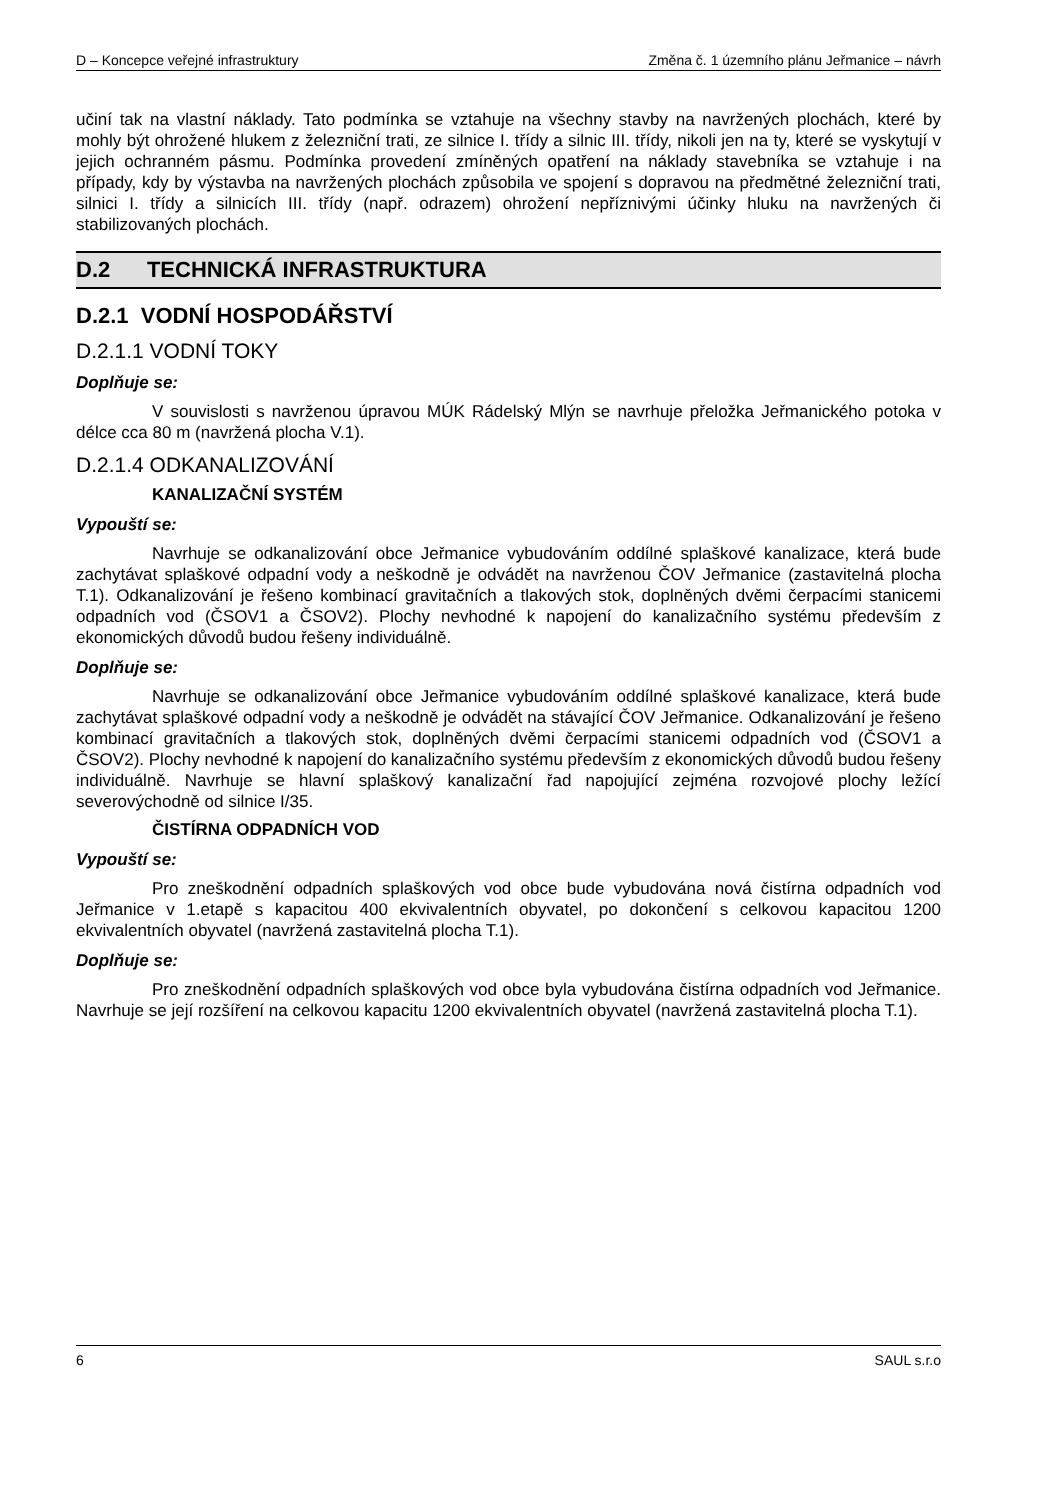D – Koncepce veřejné infrastruktury Změna č. 1 územního plánu Jeřmanice – návrh
učiní tak na vlastní náklady. Tato podmínka se vztahuje na všechny stavby na navržených plochách, které by mohly být ohrožené hlukem z železniční trati, ze silnice I. třídy a silnic III. třídy, nikoli jen na ty, které se vyskytují v jejich ochranném pásmu. Podmínka provedení zmíněných opatření na náklady stavebníka se vztahuje i na případy, kdy by výstavba na navržených plochách způsobila ve spojení s dopravou na předmětné železniční trati, silnici I. třídy a silnicích III. třídy (např. odrazem) ohrožení nepříznivými účinky hluku na navržených či stabilizovaných plochách.
D.2 TECHNICKÁ INFRASTRUKTURA
D.2.1 VODNÍ HOSPODÁŘSTVÍ
D.2.1.1 VODNÍ TOKY
Doplňuje se:
V souvislosti s navrženou úpravou MÚK Rádelský Mlýn se navrhuje přeložka Jeřmanického potoka v délce cca 80 m (navržená plocha V.1).
D.2.1.4 ODKANALIZOVÁNÍ
KANALIZAČNÍ SYSTÉM
Vypouští se:
Navrhuje se odkanalizování obce Jeřmanice vybudováním oddílné splaškové kanalizace, která bude zachytávat splaškové odpadní vody a neškodně je odvádět na navrženou ČOV Jeřmanice (zastavitelná plocha T.1). Odkanalizování je řešeno kombinací gravitačních a tlakových stok, doplněných dvěmi čerpacími stanicemi odpadních vod (ČSOV1 a ČSOV2). Plochy nevhodné k napojení do kanalizačního systému především z ekonomických důvodů budou řešeny individuálně.
Doplňuje se:
Navrhuje se odkanalizování obce Jeřmanice vybudováním oddílné splaškové kanalizace, která bude zachytávat splaškové odpadní vody a neškodně je odvádět na stávající ČOV Jeřmanice. Odkanalizování je řešeno kombinací gravitačních a tlakových stok, doplněných dvěmi čerpacími stanicemi odpadních vod (ČSOV1 a ČSOV2). Plochy nevhodné k napojení do kanalizačního systému především z ekonomických důvodů budou řešeny individuálně. Navrhuje se hlavní splaškový kanalizační řad napojující zejména rozvojové plochy ležící severovýchodně od silnice I/35.
ČISTÍRNA ODPADNÍCH VOD
Vypouští se:
Pro zneškodnění odpadních splaškových vod obce bude vybudována nová čistírna odpadních vod Jeřmanice v 1.etapě s kapacitou 400 ekvivalentních obyvatel, po dokončení s celkovou kapacitou 1200 ekvivalentních obyvatel (navržená zastavitelná plocha T.1).
Doplňuje se:
Pro zneškodnění odpadních splaškových vod obce byla vybudována čistírna odpadních vod Jeřmanice. Navrhuje se její rozšíření na celkovou kapacitu 1200 ekvivalentních obyvatel (navržená zastavitelná plocha T.1).
6 SAUL s.r.o